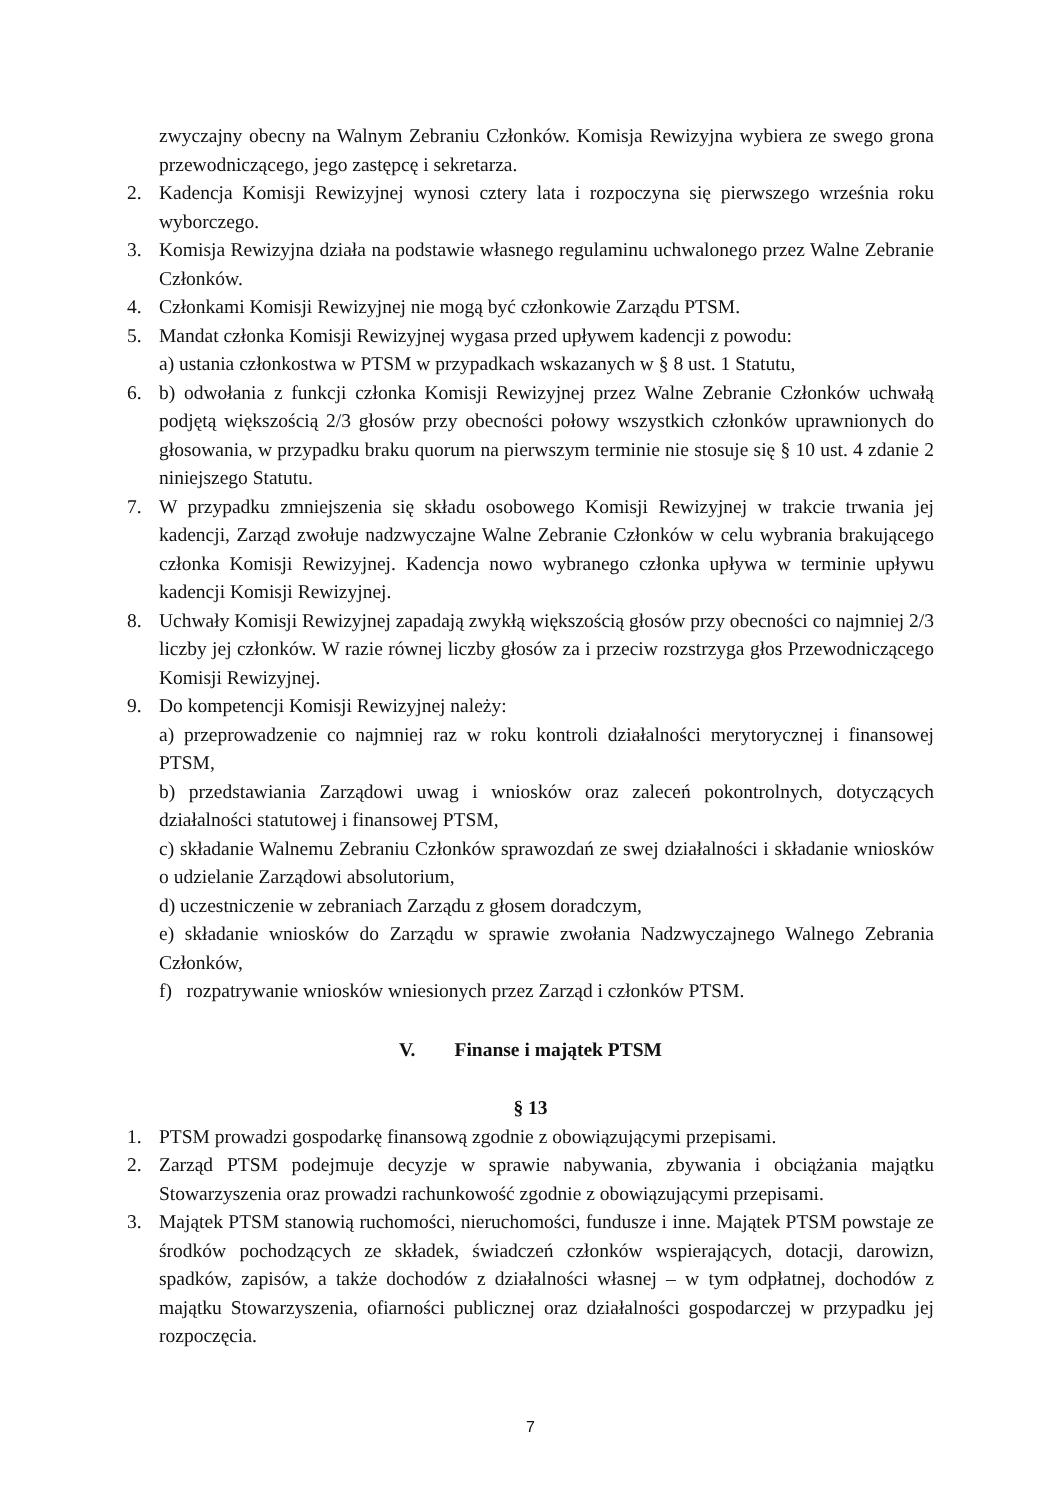zwyczajny obecny na Walnym Zebraniu Członków. Komisja Rewizyjna wybiera ze swego grona przewodniczącego, jego zastępcę i sekretarza.
2. Kadencja Komisji Rewizyjnej wynosi cztery lata i rozpoczyna się pierwszego września roku wyborczego.
3. Komisja Rewizyjna działa na podstawie własnego regulaminu uchwalonego przez Walne Zebranie Członków.
4. Członkami Komisji Rewizyjnej nie mogą być członkowie Zarządu PTSM.
5. Mandat członka Komisji Rewizyjnej wygasa przed upływem kadencji z powodu:
a) ustania członkostwa w PTSM w przypadkach wskazanych w § 8 ust. 1 Statutu,
6. b) odwołania z funkcji członka Komisji Rewizyjnej przez Walne Zebranie Członków uchwałą podjętą większością 2/3 głosów przy obecności połowy wszystkich członków uprawnionych do głosowania, w przypadku braku quorum na pierwszym terminie nie stosuje się § 10 ust. 4 zdanie 2 niniejszego Statutu.
7. W przypadku zmniejszenia się składu osobowego Komisji Rewizyjnej w trakcie trwania jej kadencji, Zarząd zwołuje nadzwyczajne Walne Zebranie Członków w celu wybrania brakującego członka Komisji Rewizyjnej. Kadencja nowo wybranego członka upływa w terminie upływu kadencji Komisji Rewizyjnej.
8. Uchwały Komisji Rewizyjnej zapadają zwykłą większością głosów przy obecności co najmniej 2/3 liczby jej członków. W razie równej liczby głosów za i przeciw rozstrzyga głos Przewodniczącego Komisji Rewizyjnej.
9. Do kompetencji Komisji Rewizyjnej należy:
a) przeprowadzenie co najmniej raz w roku kontroli działalności merytorycznej i finansowej PTSM,
b) przedstawiania Zarządowi uwag i wniosków oraz zaleceń pokontrolnych, dotyczących działalności statutowej i finansowej PTSM,
c) składanie Walnemu Zebraniu Członków sprawozdań ze swej działalności i składanie wniosków o udzielanie Zarządowi absolutorium,
d) uczestniczenie w zebraniach Zarządu z głosem doradczym,
e) składanie wniosków do Zarządu w sprawie zwołania Nadzwyczajnego Walnego Zebrania Członków,
f) rozpatrywanie wniosków wniesionych przez Zarząd i członków PTSM.
V. Finanse i majątek PTSM
§ 13
1. PTSM prowadzi gospodarkę finansową zgodnie z obowiązującymi przepisami.
2. Zarząd PTSM podejmuje decyzje w sprawie nabywania, zbywania i obciążania majątku Stowarzyszenia oraz prowadzi rachunkowość zgodnie z obowiązującymi przepisami.
3. Majątek PTSM stanowią ruchomości, nieruchomości, fundusze i inne. Majątek PTSM powstaje ze środków pochodzących ze składek, świadczeń członków wspierających, dotacji, darowizn, spadków, zapisów, a także dochodów z działalności własnej – w tym odpłatnej, dochodów z majątku Stowarzyszenia, ofiarności publicznej oraz działalności gospodarczej w przypadku jej rozpoczęcia.
7